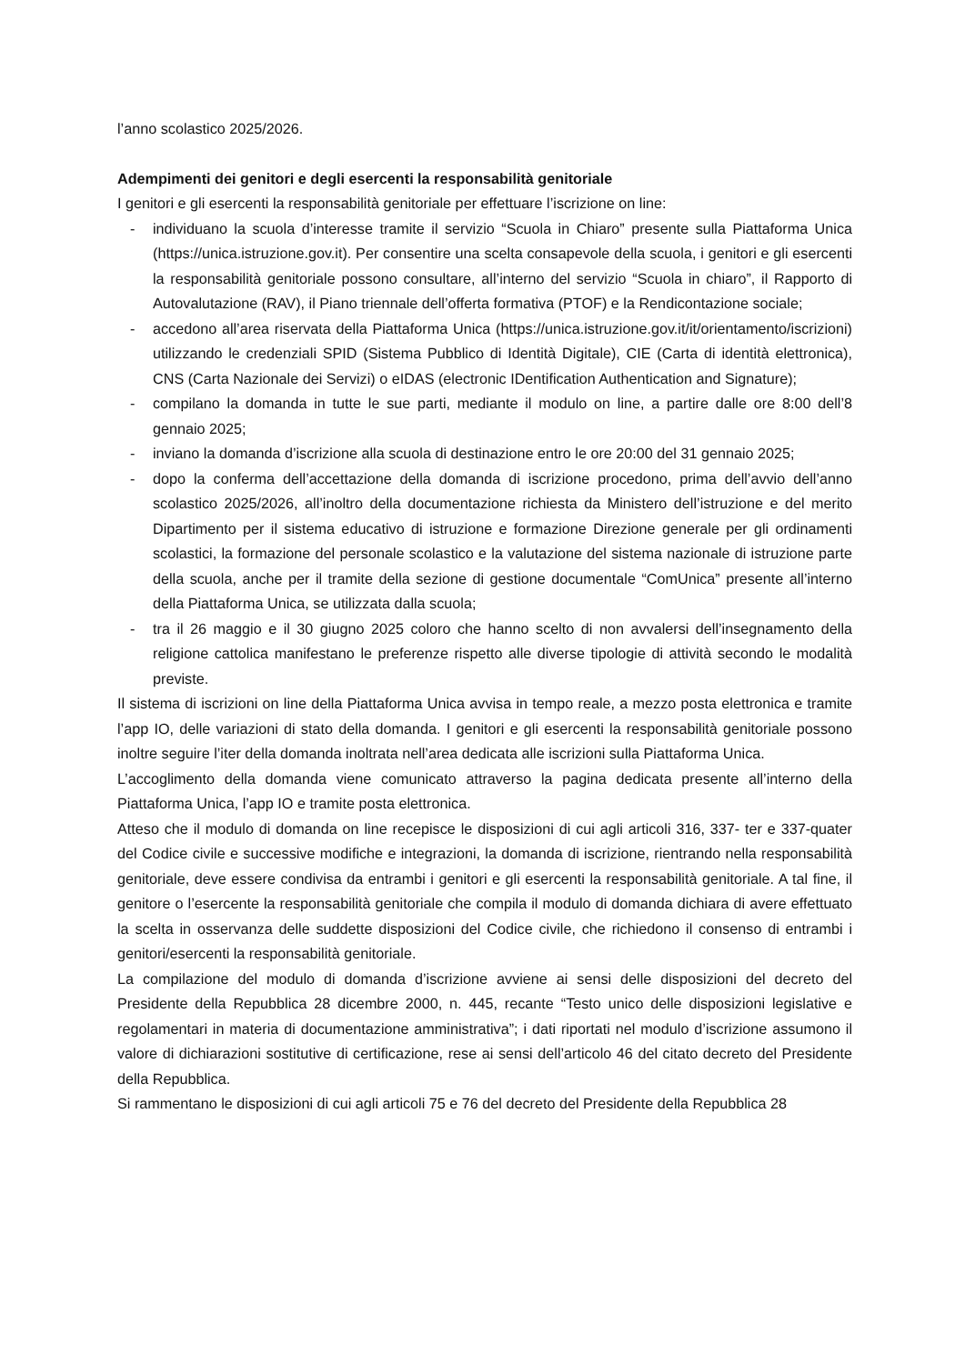l’anno scolastico 2025/2026.
Adempimenti dei genitori e degli esercenti la responsabilità genitoriale
I genitori e gli esercenti la responsabilità genitoriale per effettuare l’iscrizione on line:
- individuano la scuola d’interesse tramite il servizio “Scuola in Chiaro” presente sulla Piattaforma Unica (https://unica.istruzione.gov.it). Per consentire una scelta consapevole della scuola, i genitori e gli esercenti la responsabilità genitoriale possono consultare, all’interno del servizio “Scuola in chiaro”, il Rapporto di Autovalutazione (RAV), il Piano triennale dell’offerta formativa (PTOF) e la Rendicontazione sociale;
- accedono all’area riservata della Piattaforma Unica (https://unica.istruzione.gov.it/it/orientamento/iscrizioni) utilizzando le credenziali SPID (Sistema Pubblico di Identità Digitale), CIE (Carta di identità elettronica), CNS (Carta Nazionale dei Servizi) o eIDAS (electronic IDentification Authentication and Signature);
- compilano la domanda in tutte le sue parti, mediante il modulo on line, a partire dalle ore 8:00 dell’8 gennaio 2025;
- inviano la domanda d’iscrizione alla scuola di destinazione entro le ore 20:00 del 31 gennaio 2025;
- dopo la conferma dell’accettazione della domanda di iscrizione procedono, prima dell’avvio dell’anno scolastico 2025/2026, all’inoltro della documentazione richiesta da Ministero dell’istruzione e del merito Dipartimento per il sistema educativo di istruzione e formazione Direzione generale per gli ordinamenti scolastici, la formazione del personale scolastico e la valutazione del sistema nazionale di istruzione parte della scuola, anche per il tramite della sezione di gestione documentale “ComUnica” presente all’interno della Piattaforma Unica, se utilizzata dalla scuola;
- tra il 26 maggio e il 30 giugno 2025 coloro che hanno scelto di non avvalersi dell’insegnamento della religione cattolica manifestano le preferenze rispetto alle diverse tipologie di attività secondo le modalità previste.
Il sistema di iscrizioni on line della Piattaforma Unica avvisa in tempo reale, a mezzo posta elettronica e tramite l’app IO, delle variazioni di stato della domanda. I genitori e gli esercenti la responsabilità genitoriale possono inoltre seguire l’iter della domanda inoltrata nell’area dedicata alle iscrizioni sulla Piattaforma Unica.
L’accoglimento della domanda viene comunicato attraverso la pagina dedicata presente all’interno della Piattaforma Unica, l’app IO e tramite posta elettronica.
Atteso che il modulo di domanda on line recepisce le disposizioni di cui agli articoli 316, 337- ter e 337-quater del Codice civile e successive modifiche e integrazioni, la domanda di iscrizione, rientrando nella responsabilità genitoriale, deve essere condivisa da entrambi i genitori e gli esercenti la responsabilità genitoriale. A tal fine, il genitore o l’esercente la responsabilità genitoriale che compila il modulo di domanda dichiara di avere effettuato la scelta in osservanza delle suddette disposizioni del Codice civile, che richiedono il consenso di entrambi i genitori/esercenti la responsabilità genitoriale.
La compilazione del modulo di domanda d’iscrizione avviene ai sensi delle disposizioni del decreto del Presidente della Repubblica 28 dicembre 2000, n. 445, recante “Testo unico delle disposizioni legislative e regolamentari in materia di documentazione amministrativa”; i dati riportati nel modulo d’iscrizione assumono il valore di dichiarazioni sostitutive di certificazione, rese ai sensi dell’articolo 46 del citato decreto del Presidente della Repubblica.
Si rammentano le disposizioni di cui agli articoli 75 e 76 del decreto del Presidente della Repubblica 28